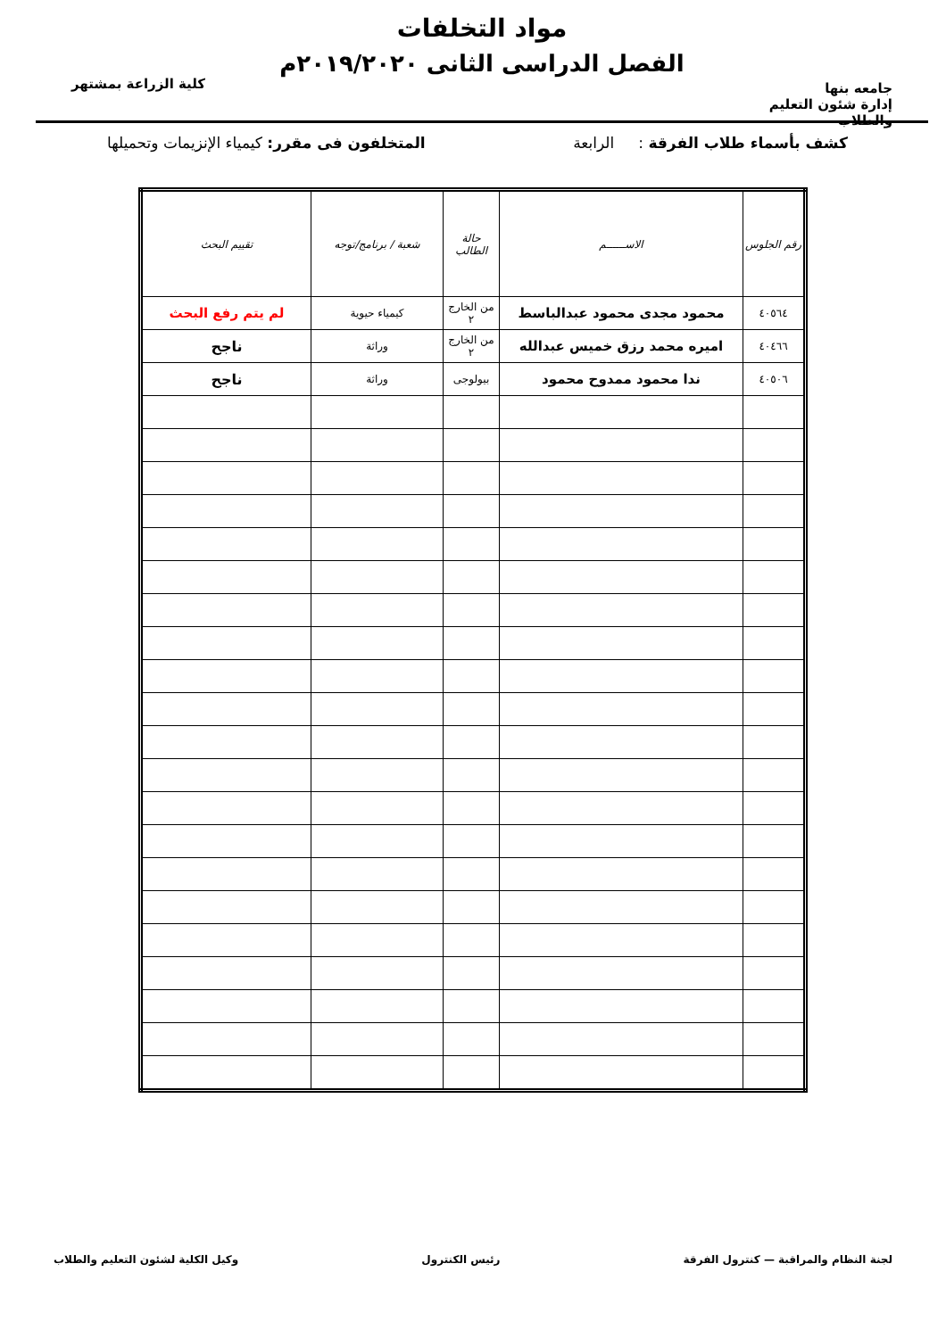جامعه بنها
إدارة شئون التعليم والطلاب
مواد التخلفات
الفصل الدراسى الثانى ٢٠١٩/٢٠٢٠م
كلية الزراعة بمشتهر
كشف بأسماء طلاب الفرقة : الرابعة
المتخلفون فى مقرر: كيمياء الإنزيمات وتحميلها
| رقم الجلوس | الاســــــم | حالة الطالب | شعبة / برنامج/توجه | تقييم البحث |
| --- | --- | --- | --- | --- |
| ٤٠٥٦٤ | محمود مجدى محمود عبدالباسط | من الخارج ٢ | كيمياء حيوية | لم يتم رفع البحث |
| ٤٠٤٦٦ | اميره محمد رزق خميس عبدالله | من الخارج ٢ | وراثة | ناجح |
| ٤٠٥٠٦ | ندا محمود ممدوح محمود | بيولوجى | وراثة | ناجح |
لجنة النظام والمراقبة — كنترول الفرقة
رئيس الكنترول وكيل الكلية لشئون التعليم والطلاب